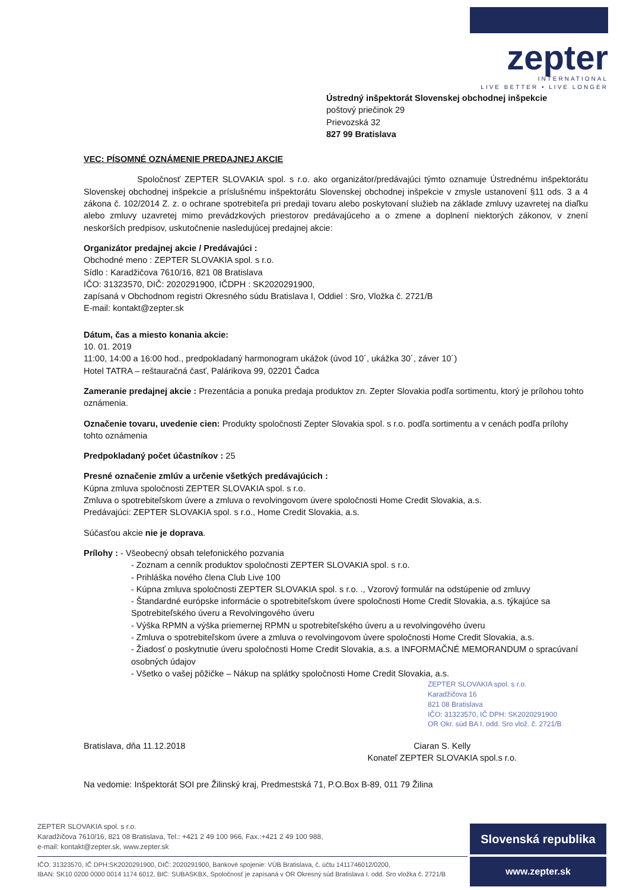zepter
INTERNATIONAL
LIVE BETTER • LIVE LONGER
Ústredný inšpektorát Slovenskej obchodnej inšpekcie
poštový priečinok 29
Prievozská 32
827 99 Bratislava
VEC: PÍSOMNÉ OZNÁMENIE PREDAJNEJ AKCIE
Spoločnosť ZEPTER SLOVAKIA spol. s r.o. ako organizátor/predávajúci týmto oznamuje Ústrednému inšpektorátu Slovenskej obchodnej inšpekcie a príslušnému inšpektorátu Slovenskej obchodnej inšpekcie v zmysle ustanovení §11 ods. 3 a 4 zákona č. 102/2014 Z. z. o ochrane spotrebiteľa pri predaji tovaru alebo poskytovaní služieb na základe zmluvy uzavretej na diaľku alebo zmluvy uzavretej mimo prevádzkových priestorov predávajúceho a o zmene a doplnení niektorých zákonov, v znení neskorších predpisov, uskutočnenie nasledujúcej predajnej akcie:
Organizátor predajnej akcie / Predávajúci :
Obchodné meno : ZEPTER SLOVAKIA spol. s r.o.
Sídlo : Karadžičova 7610/16, 821 08 Bratislava
IČO: 31323570, DIČ: 2020291900, IČDPH : SK2020291900,
zapísaná v Obchodnom registri Okresného súdu Bratislava I, Oddiel : Sro, Vložka č. 2721/B
E-mail: kontakt@zepter.sk
Dátum, čas a miesto konania akcie:
10. 01. 2019
11:00, 14:00 a 16:00 hod., predpokladaný harmonogram ukážok (úvod 10´, ukážka 30´, záver 10´)
Hotel TATRA – reštauračná časť, Palárikova 99, 02201 Čadca
Zameranie predajnej akcie : Prezentácia a ponuka predaja produktov zn. Zepter Slovakia podľa sortimentu, ktorý je prílohou tohto oznámenia.
Označenie tovaru, uvedenie cien: Produkty spoločnosti Zepter Slovakia spol. s r.o. podľa sortimentu a v cenách podľa prílohy tohto oznámenia
Predpokladaný počet účastníkov : 25
Presné označenie zmlúv a určenie všetkých predávajúcich :
Kúpna zmluva spoločnosti ZEPTER SLOVAKIA spol. s r.o.
Zmluva o spotrebiteľskom úvere a zmluva o revolvingovom úvere spoločnosti Home Credit Slovakia, a.s.
Predávajúci: ZEPTER SLOVAKIA spol. s r.o., Home Credit Slovakia, a.s.
Súčasťou akcie nie je doprava.
Prílohy : - Všeobecný obsah telefonického pozvania
- Zoznam a cenník produktov spoločnosti ZEPTER SLOVAKIA spol. s r.o.
- Prihláška nového člena Club Live 100
- Kúpna zmluva spoločnosti ZEPTER SLOVAKIA spol. s r.o. ., Vzorový formulár na odstúpenie od zmluvy
- Štandardné európske informácie o spotrebiteľskom úvere spoločnosti Home Credit Slovakia, a.s. týkajúce sa Spotrebiteľského úveru a Revolvingového úveru
- Výška RPMN a výška priemernej RPMN u spotrebiteľského úveru a u revolvingového úveru
- Zmluva o spotrebiteľskom úvere a zmluva o revolvingovom úvere spoločnosti Home Credit Slovakia, a.s.
- Žiadosť o poskytnutie úveru spoločnosti Home Credit Slovakia, a.s. a INFORMAČNÉ MEMORANDUM o spracúvaní osobných údajov
- Všetko o vašej pôžičke – Nákup na splátky spoločnosti Home Credit Slovakia, a.s.
ZEPTER SLOVAKIA spol. s r.o.
Karadžičova 16
821 08 Bratislava
IČO: 31323570, IČ DPH: SK2020291900
OR Okr. súd BA I. odd. Sro vlož. č. 2721/B
Bratislava, dňa 11.12.2018 Ciaran S. Kelly
Konateľ ZEPTER SLOVAKIA spol.s r.o.
Na vedomie: Inšpektorát SOI pre Žilinský kraj, Predmestská 71, P.O.Box B-89, 011 79 Žilina
ZEPTER SLOVAKIA spol. s r.o.
Karadžičova 7610/16, 821 08 Bratislava, Tel.: +421 2 49 100 966, Fax.:+421 2 49 100 988,
e-mail: kontakt@zepter.sk, www.zepter.sk
IČO: 31323570, IČ DPH:SK2020291900, DIČ: 2020291900, Bankové spojenie: VÚB Bratislava, č. účtu 1411746012/0200,
IBAN: SK10 0200 0000 0014 1174 6012, BIC: SUBASKBX, Spoločnosť je zapísaná v OR Okresný súd Bratislava I. odd. Sro vložka č. 2721/B
Slovenská republika
www.zepter.sk